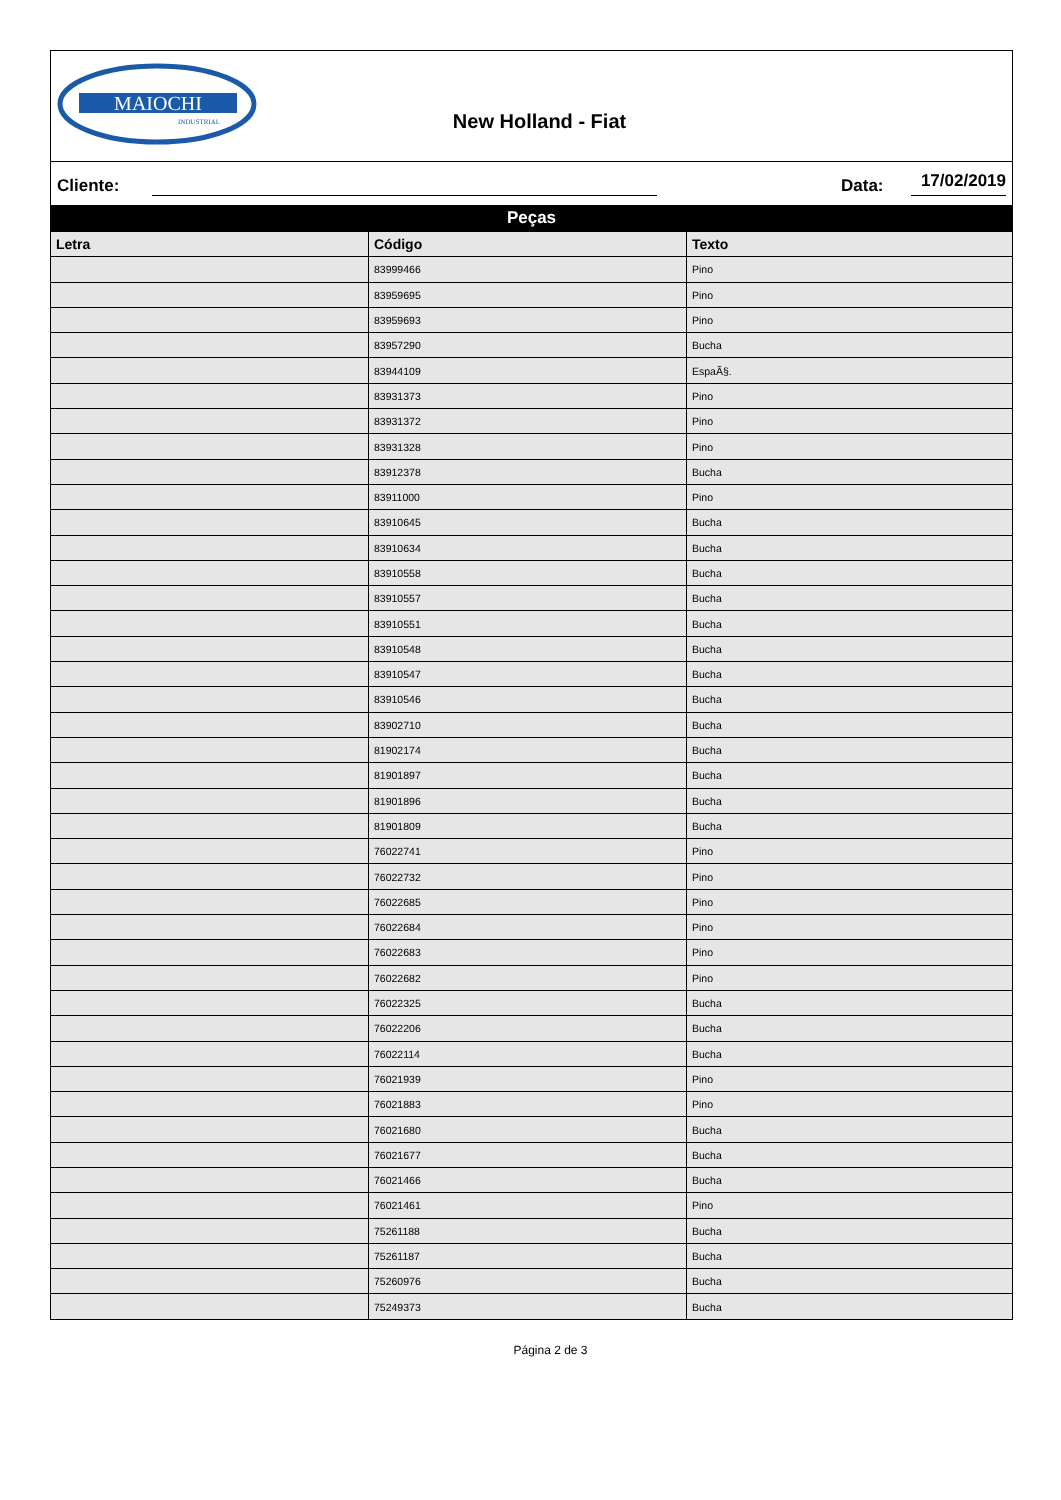MAIOCHI
INDUSTRIAL
New Holland - Fiat
Cliente: Data: 17/02/2019
Peças
| Letra | Código | Texto |
| --- | --- | --- |
| | 83999466 | Pino |
| | 83959695 | Pino |
| | 83959693 | Pino |
| | 83957290 | Bucha |
| | 83944109 | EspaÃ§. |
| | 83931373 | Pino |
| | 83931372 | Pino |
| | 83931328 | Pino |
| | 83912378 | Bucha |
| | 83911000 | Pino |
| | 83910645 | Bucha |
| | 83910634 | Bucha |
| | 83910558 | Bucha |
| | 83910557 | Bucha |
| | 83910551 | Bucha |
| | 83910548 | Bucha |
| | 83910547 | Bucha |
| | 83910546 | Bucha |
| | 83902710 | Bucha |
| | 81902174 | Bucha |
| | 81901897 | Bucha |
| | 81901896 | Bucha |
| | 81901809 | Bucha |
| | 76022741 | Pino |
| | 76022732 | Pino |
| | 76022685 | Pino |
| | 76022684 | Pino |
| | 76022683 | Pino |
| | 76022682 | Pino |
| | 76022325 | Bucha |
| | 76022206 | Bucha |
| | 76022114 | Bucha |
| | 76021939 | Pino |
| | 76021883 | Pino |
| | 76021680 | Bucha |
| | 76021677 | Bucha |
| | 76021466 | Bucha |
| | 76021461 | Pino |
| | 75261188 | Bucha |
| | 75261187 | Bucha |
| | 75260976 | Bucha |
| | 75249373 | Bucha |
Página 2 de 3